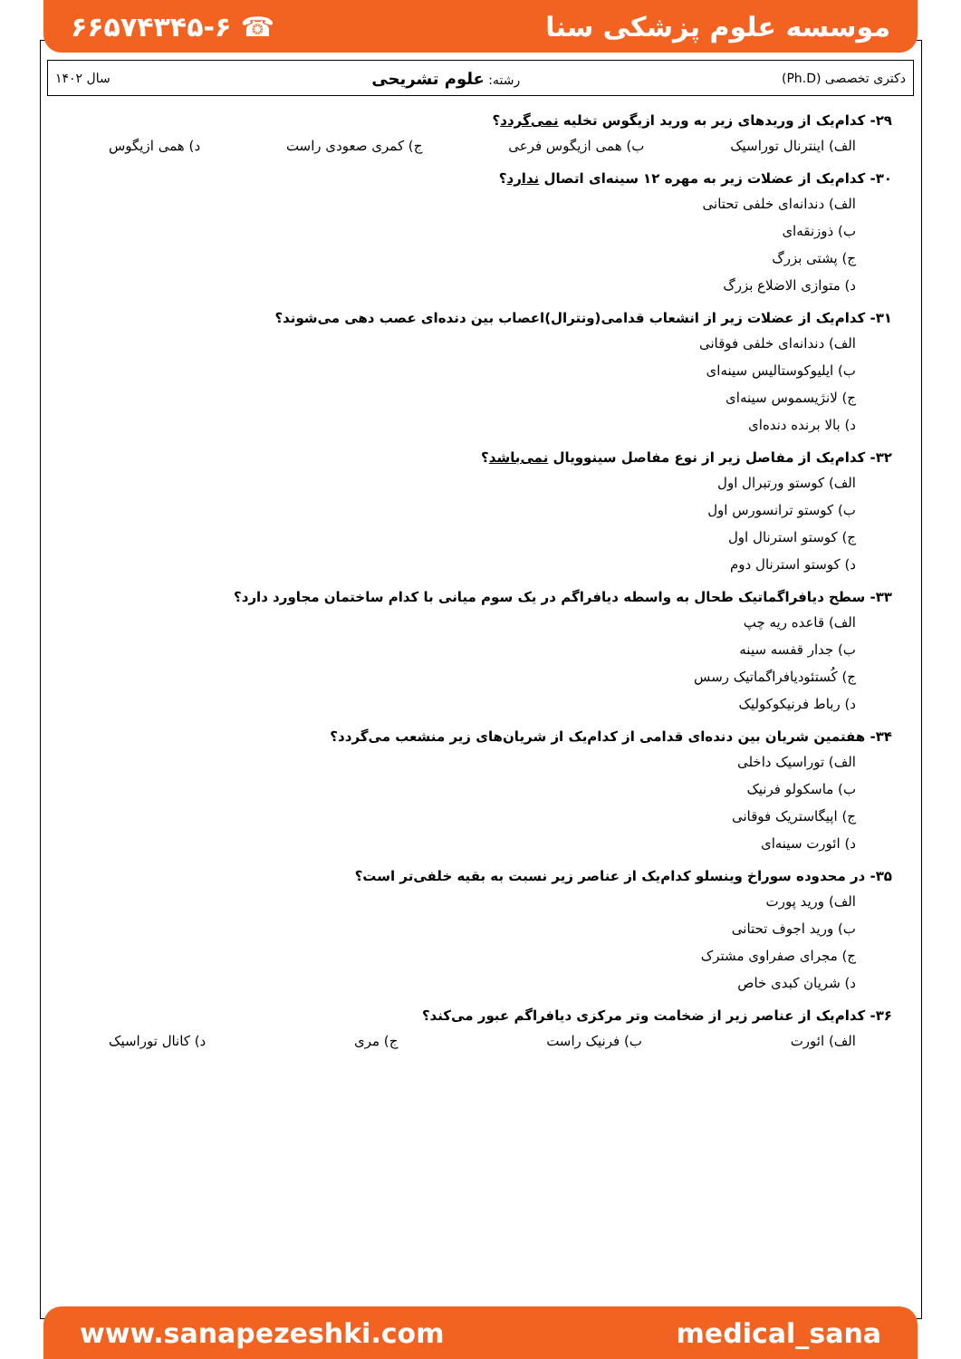موسسه علوم پزشکی سنا ☎ ۶۶۵۷۴۳۴۵-۶
دکتری تخصصی (Ph.D) رشته: علوم تشریحی سال ۱۴۰۲
۲۹- کدام‌یک از وریدهای زیر به ورید ازیگوس تخلیه نمی‌گردد؟
الف) اینترنال توراسیک ب) همی ازیگوس فرعی ج) کمری صعودی راست د) همی ازیگوس
۳۰- کدام‌یک از عضلات زیر به مهره ۱۲ سینه‌ای اتصال ندارد؟
الف) دندانه‌ای خلفی تحتانی
ب) ذوزنقه‌ای
ج) پشتی بزرگ
د) متوازی الاضلاع بزرگ
۳۱- کدام‌یک از عضلات زیر از انشعاب قدامی(ونترال)اعصاب بین دنده‌ای عصب دهی می‌شوند؟
الف) دندانه‌ای خلفی فوقانی
ب) ایلیوکوستالیس سینه‌ای
ج) لانژیسموس سینه‌ای
د) بالا برنده دنده‌ای
۳۲- کدام‌یک از مفاصل زیر از نوع مفاصل سینوویال نمی‌باشد؟
الف) کوستو ورتبرال اول
ب) کوستو ترانسورس اول
ج) کوستو استرنال اول
د) کوستو استرنال دوم
۳۳- سطح دیافراگماتیک طحال به واسطه دیافراگم در یک سوم میانی با کدام ساختمان مجاورد دارد؟
الف) قاعده ریه چپ
ب) جدار قفسه سینه
ج) کُستئودیافراگماتیک رسس
د) رباط فرنیکوکولیک
۳۴- هفتمین شریان بین دنده‌ای قدامی از کدام‌یک از شریان‌های زیر منشعب می‌گردد؟
الف) توراسیک داخلی
ب) ماسکولو فرنیک
ج) اپیگاستریک فوقانی
د) ائورت سینه‌ای
۳۵- در محدوده سوراخ وینسلو کدام‌یک از عناصر زیر نسبت به بقیه خلفی‌تر است؟
الف) ورید پورت
ب) ورید اجوف تحتانی
ج) مجرای صفراوی مشترک
د) شریان کبدی خاص
۳۶- کدام‌یک از عناصر زیر از ضخامت وتر مرکزی دیافراگم عبور می‌کند؟
الف) ائورت ب) فرنیک راست ج) مری د) کانال توراسیک
www.sanapezeshki.com medical_sana